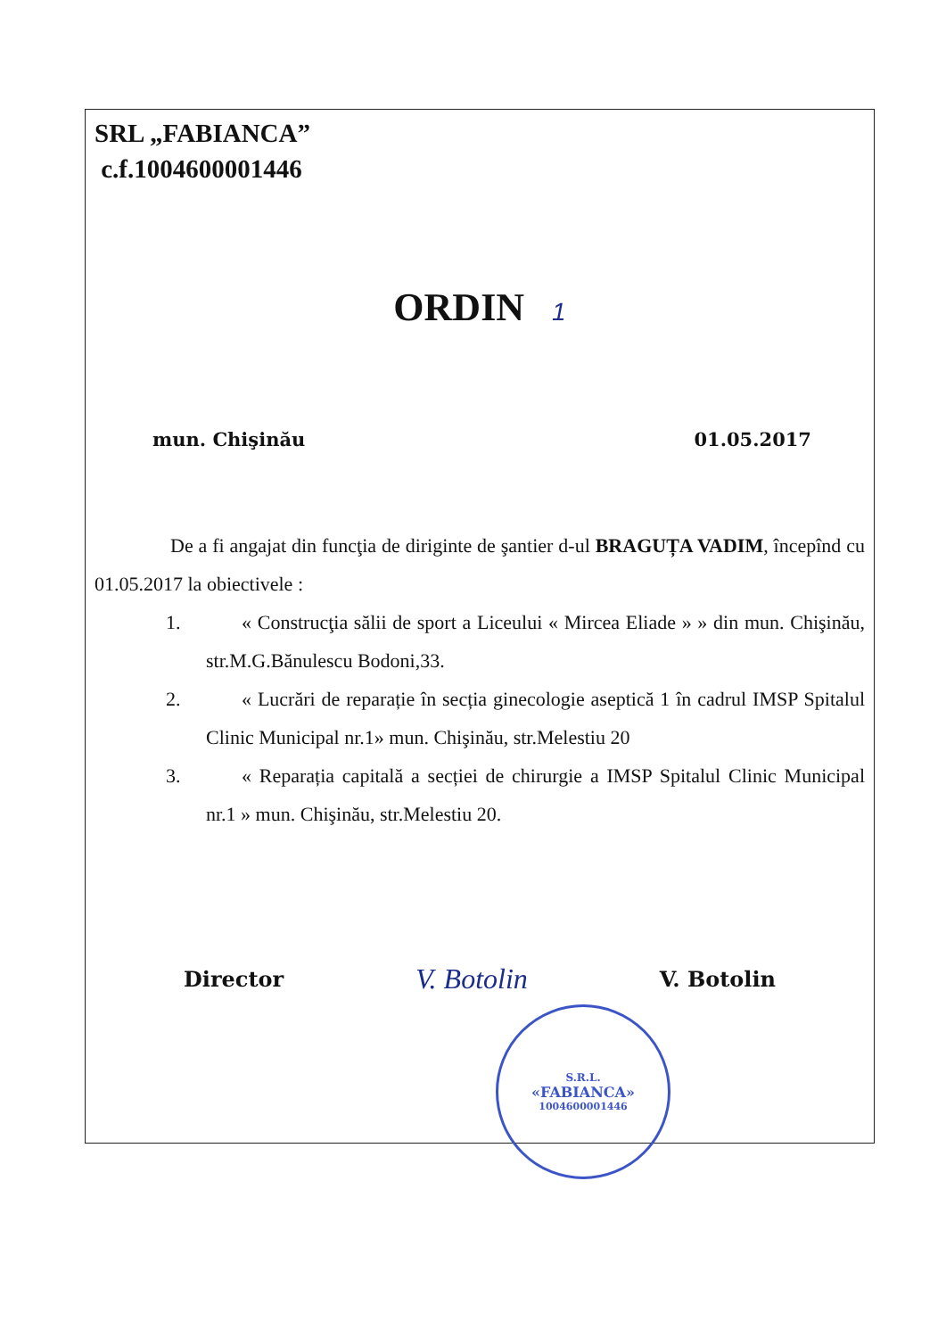SRL „FABIANCA”
c.f.1004600001446
ORDIN 1
mun. Chişinău 01.05.2017
De a fi angajat din funcţia de diriginte de şantier d-ul BRAGUȚA VADIM, începînd cu 01.05.2017 la obiectivele :
1. « Construcţia sălii de sport a Liceului « Mircea Eliade » » din mun. Chişinău, str.M.G.Bănulescu Bodoni,33.
2. « Lucrări de reparație în secția ginecologie aseptică 1 în cadrul IMSP Spitalul Clinic Municipal nr.1» mun. Chişinău, str.Melestiu 20
3. « Reparația capitală a secției de chirurgie a IMSP Spitalul Clinic Municipal nr.1 » mun. Chişinău, str.Melestiu 20.
Director
V. Botolin
V. Botolin
S.R.L.
«FABIANCA»
1004600001446